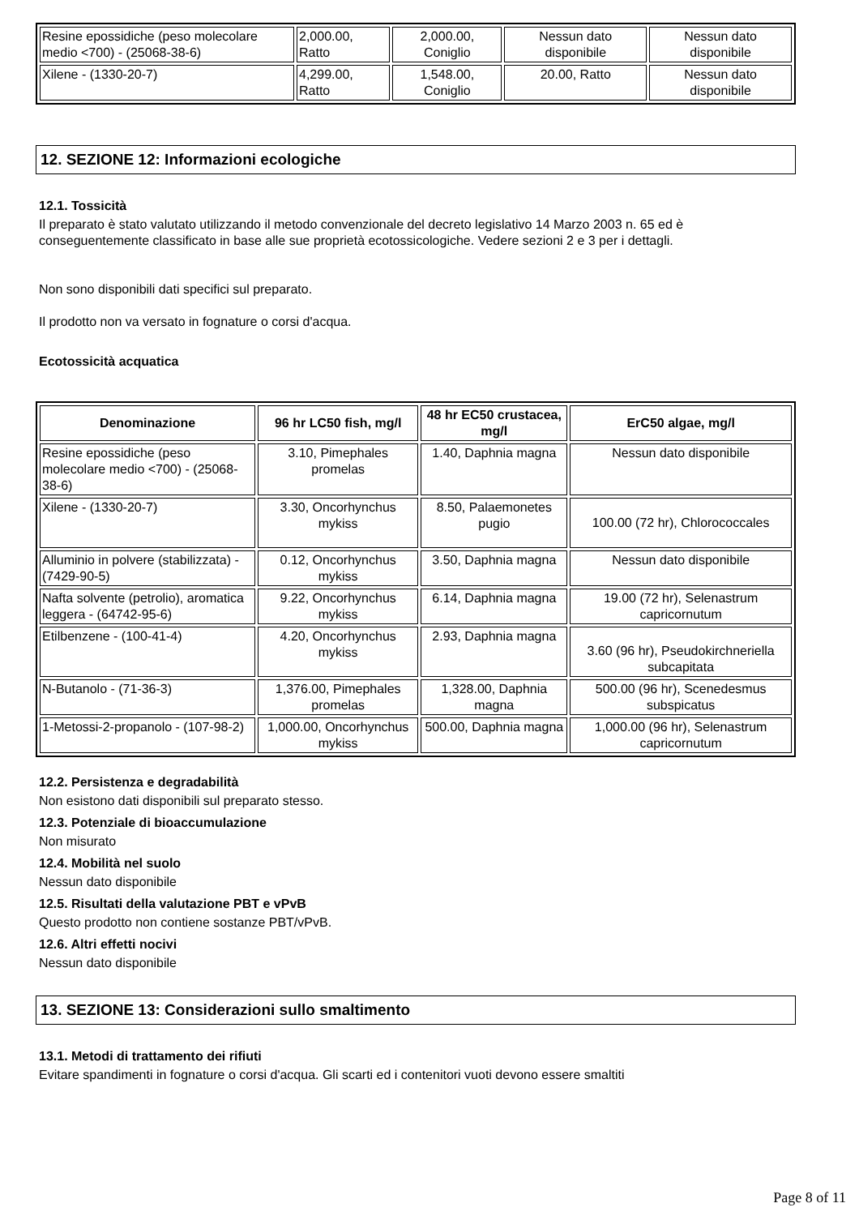| Resine epossidiche (peso molecolare medio <700) - (25068-38-6) | 2,000.00, Ratto | 2,000.00, Coniglio | Nessun dato disponibile | Nessun dato disponibile |
| Xilene - (1330-20-7) | 4,299.00, Ratto | 1,548.00, Coniglio | 20.00, Ratto | Nessun dato disponibile |
12. SEZIONE 12: Informazioni ecologiche
12.1. Tossicità
Il preparato è stato valutato utilizzando il metodo convenzionale del decreto legislativo 14 Marzo 2003 n. 65 ed è conseguentemente classificato in base alle sue proprietà ecotossicologiche. Vedere sezioni 2 e 3 per i dettagli.
Non sono disponibili dati specifici sul preparato.
Il prodotto non va versato in fognature o corsi d'acqua.
Ecotossicità acquatica
| Denominazione | 96 hr LC50 fish, mg/l | 48 hr EC50 crustacea, mg/l | ErC50 algae, mg/l |
| --- | --- | --- | --- |
| Resine epossidiche (peso molecolare medio <700) - (25068-38-6) | 3.10, Pimephales promelas | 1.40, Daphnia magna | Nessun dato disponibile |
| Xilene - (1330-20-7) | 3.30, Oncorhynchus mykiss | 8.50, Palaemonetes pugio | 100.00 (72 hr), Chlorococcales |
| Alluminio in polvere (stabilizzata) - (7429-90-5) | 0.12, Oncorhynchus mykiss | 3.50, Daphnia magna | Nessun dato disponibile |
| Nafta solvente (petrolio), aromatica leggera - (64742-95-6) | 9.22, Oncorhynchus mykiss | 6.14, Daphnia magna | 19.00 (72 hr), Selenastrum capricornutum |
| Etilbenzene - (100-41-4) | 4.20, Oncorhynchus mykiss | 2.93, Daphnia magna | 3.60 (96 hr), Pseudokirchneriella subcapitata |
| N-Butanolo - (71-36-3) | 1,376.00, Pimephales promelas | 1,328.00, Daphnia magna | 500.00 (96 hr), Scenedesmus subspicatus |
| 1-Metossi-2-propanolo - (107-98-2) | 1,000.00, Oncorhynchus mykiss | 500.00, Daphnia magna | 1,000.00 (96 hr), Selenastrum capricornutum |
12.2. Persistenza e degradabilità
Non esistono dati disponibili sul preparato stesso.
12.3. Potenziale di bioaccumulazione
Non misurato
12.4. Mobilità nel suolo
Nessun dato disponibile
12.5. Risultati della valutazione PBT e vPvB
Questo prodotto non contiene sostanze PBT/vPvB.
12.6. Altri effetti nocivi
Nessun dato disponibile
13. SEZIONE 13: Considerazioni sullo smaltimento
13.1. Metodi di trattamento dei rifiuti
Evitare spandimenti in fognature o corsi d'acqua. Gli scarti ed i contenitori vuoti devono essere smaltiti
Page 8 of 11